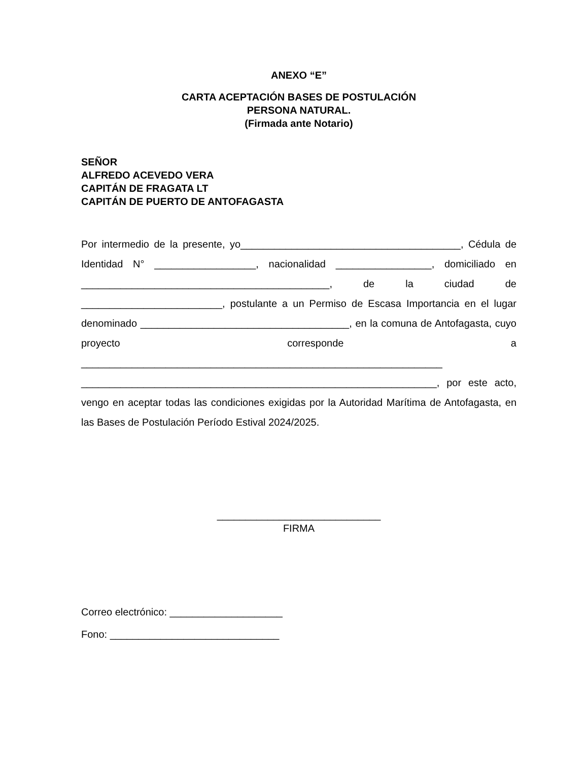ANEXO “E”
CARTA ACEPTACIÓN BASES DE POSTULACIÓN
PERSONA NATURAL.
(Firmada ante Notario)
SEÑOR
ALFREDO ACEVEDO VERA
CAPITÁN DE FRAGATA LT
CAPITÁN DE PUERTO DE ANTOFAGASTA
Por intermedio de la presente, yo_______________________________________, Cédula de Identidad N° __________________, nacionalidad _________________, domiciliado en ____________________________________________, de la ciudad de _________________________, postulante a un Permiso de Escasa Importancia en el lugar denominado _____________________________________, en la comuna de Antofagasta, cuyo proyecto corresponde a ________________________________________________________________ _______________________________________________________________, por este acto, vengo en aceptar todas las condiciones exigidas por la Autoridad Marítima de Antofagasta, en las Bases de Postulación Período Estival 2024/2025.
_____________________________
FIRMA
Correo electrónico: ____________________
Fono: ______________________________